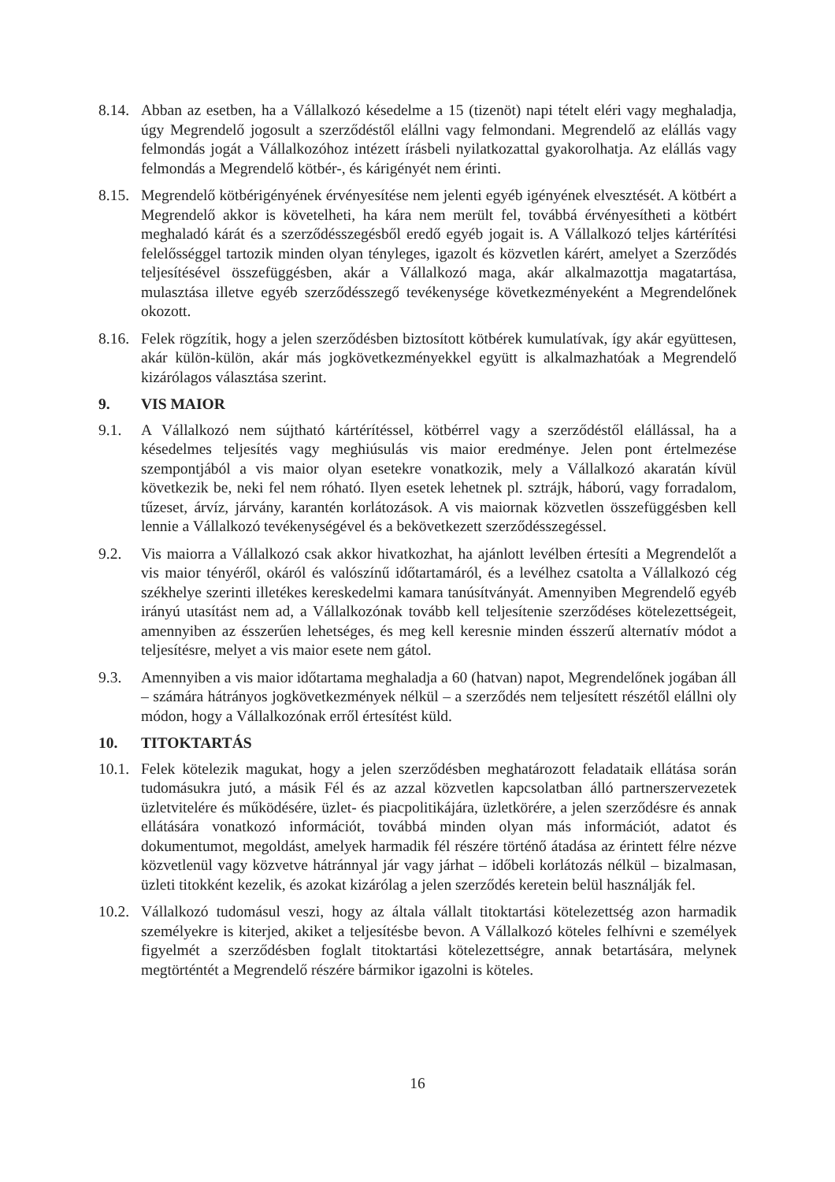8.14.
Abban az esetben, ha a Vállalkozó késedelme a 15 (tizenöt) napi tételt eléri vagy meghaladja, úgy Megrendelő jogosult a szerződéstől elállni vagy felmondani. Megrendelő az elállás vagy felmondás jogát a Vállalkozóhoz intézett írásbeli nyilatkozattal gyakorolhatja. Az elállás vagy felmondás a Megrendelő kötbér-, és kárigényét nem érinti.
8.15.
Megrendelő kötbérigényének érvényesítése nem jelenti egyéb igényének elvesztését. A kötbért a Megrendelő akkor is követelheti, ha kára nem merült fel, továbbá érvényesítheti a kötbért meghaladó kárát és a szerződésszegésből eredő egyéb jogait is. A Vállalkozó teljes kártérítési felelősséggel tartozik minden olyan tényleges, igazolt és közvetlen kárért, amelyet a Szerződés teljesítésével összefüggésben, akár a Vállalkozó maga, akár alkalmazottja magatartása, mulasztása illetve egyéb szerződésszegő tevékenysége következményeként a Megrendelőnek okozott.
8.16.
Felek rögzítik, hogy a jelen szerződésben biztosított kötbérek kumulatívak, így akár együttesen, akár külön-külön, akár más jogkövetkezményekkel együtt is alkalmazhatóak a Megrendelő kizárólagos választása szerint.
9. VIS MAIOR
9.1. A Vállalkozó nem sújtható kártérítéssel, kötbérrel vagy a szerződéstől elállással, ha a késedelmes teljesítés vagy meghiúsulás vis maior eredménye. Jelen pont értelmezése szempontjából a vis maior olyan esetekre vonatkozik, mely a Vállalkozó akaratán kívül következik be, neki fel nem róható. Ilyen esetek lehetnek pl. sztrájk, háború, vagy forradalom, tűzeset, árvíz, járvány, karantén korlátozások. A vis maiornak közvetlen összefüggésben kell lennie a Vállalkozó tevékenységével és a bekövetkezett szerződésszegéssel.
9.2. Vis maiorra a Vállalkozó csak akkor hivatkozhat, ha ajánlott levélben értesíti a Megrendelőt a vis maior tényéről, okáról és valószínű időtartamáról, és a levélhez csatolta a Vállalkozó cég székhelye szerinti illetékes kereskedelmi kamara tanúsítványát. Amennyiben Megrendelő egyéb irányú utasítást nem ad, a Vállalkozónak tovább kell teljesítenie szerződéses kötelezettségeit, amennyiben az ésszerűen lehetséges, és meg kell keresnie minden ésszerű alternatív módot a teljesítésre, melyet a vis maior esete nem gátol.
9.3. Amennyiben a vis maior időtartama meghaladja a 60 (hatvan) napot, Megrendelőnek jogában áll – számára hátrányos jogkövetkezmények nélkül – a szerződés nem teljesített részétől elállni oly módon, hogy a Vállalkozónak erről értesítést küld.
10. TITOKTARTÁS
10.1.
Felek kötelezik magukat, hogy a jelen szerződésben meghatározott feladataik ellátása során tudomásukra jutó, a másik Fél és az azzal közvetlen kapcsolatban álló partnerszervezetek üzletvitelére és működésére, üzlet- és piacpolitikájára, üzletkörére, a jelen szerződésre és annak ellátására vonatkozó információt, továbbá minden olyan más információt, adatot és dokumentumot, megoldást, amelyek harmadik fél részére történő átadása az érintett félre nézve közvetlenül vagy közvetve hátránnyal jár vagy járhat – időbeli korlátozás nélkül – bizalmasan, üzleti titokként kezelik, és azokat kizárólag a jelen szerződés keretein belül használják fel.
10.2.
Vállalkozó tudomásul veszi, hogy az általa vállalt titoktartási kötelezettség azon harmadik személyekre is kiterjed, akiket a teljesítésbe bevon. A Vállalkozó köteles felhívni e személyek figyelmét a szerződésben foglalt titoktartási kötelezettségre, annak betartására, melynek megtörténtét a Megrendelő részére bármikor igazolni is köteles.
16